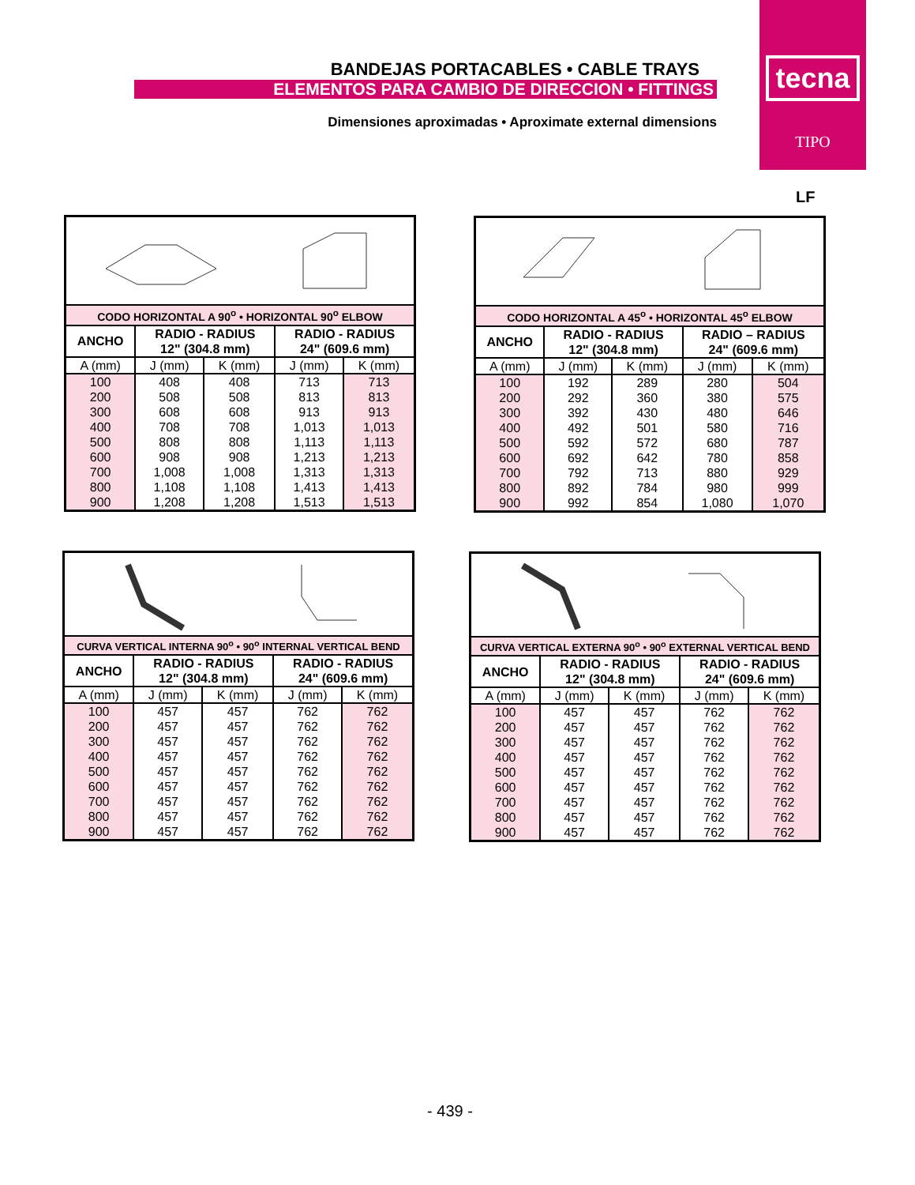BANDEJAS PORTACABLES • CABLE TRAYS
ELEMENTOS PARA CAMBIO DE DIRECCION • FITTINGS
Dimensiones aproximadas • Aproximate external dimensions
tecna
TIPO
LF
CODO HORIZONTAL A 90<sup>o</sup> • HORIZONTAL 90<sup>o</sup> ELBOW
| ANCHO | RADIO - RADIUS 12" (304.8 mm) | | RADIO - RADIUS 24" (609.6 mm) | |
| --- | --- | --- | --- | --- |
| A (mm) | J (mm) | K (mm) | J (mm) | K (mm) |
| 100 | 408 | 408 | 713 | 713 |
| 200 | 508 | 508 | 813 | 813 |
| 300 | 608 | 608 | 913 | 913 |
| 400 | 708 | 708 | 1,013 | 1,013 |
| 500 | 808 | 808 | 1,113 | 1,113 |
| 600 | 908 | 908 | 1,213 | 1,213 |
| 700 | 1,008 | 1,008 | 1,313 | 1,313 |
| 800 | 1,108 | 1,108 | 1,413 | 1,413 |
| 900 | 1,208 | 1,208 | 1,513 | 1,513 |
CODO HORIZONTAL A 45<sup>o</sup> • HORIZONTAL 45<sup>o</sup> ELBOW
| ANCHO | RADIO - RADIUS 12" (304.8 mm) | | RADIO – RADIUS 24" (609.6 mm) | |
| --- | --- | --- | --- | --- |
| A (mm) | J (mm) | K (mm) | J (mm) | K (mm) |
| 100 | 192 | 289 | 280 | 504 |
| 200 | 292 | 360 | 380 | 575 |
| 300 | 392 | 430 | 480 | 646 |
| 400 | 492 | 501 | 580 | 716 |
| 500 | 592 | 572 | 680 | 787 |
| 600 | 692 | 642 | 780 | 858 |
| 700 | 792 | 713 | 880 | 929 |
| 800 | 892 | 784 | 980 | 999 |
| 900 | 992 | 854 | 1,080 | 1,070 |
CURVA VERTICAL INTERNA 90<sup>o</sup> • 90<sup>o</sup> INTERNAL VERTICAL BEND
| ANCHO | RADIO - RADIUS 12" (304.8 mm) | | RADIO - RADIUS 24" (609.6 mm) | |
| --- | --- | --- | --- | --- |
| A (mm) | J (mm) | K (mm) | J (mm) | K (mm) |
| 100 | 457 | 457 | 762 | 762 |
| 200 | 457 | 457 | 762 | 762 |
| 300 | 457 | 457 | 762 | 762 |
| 400 | 457 | 457 | 762 | 762 |
| 500 | 457 | 457 | 762 | 762 |
| 600 | 457 | 457 | 762 | 762 |
| 700 | 457 | 457 | 762 | 762 |
| 800 | 457 | 457 | 762 | 762 |
| 900 | 457 | 457 | 762 | 762 |
CURVA VERTICAL EXTERNA 90<sup>o</sup> • 90<sup>o</sup> EXTERNAL VERTICAL BEND
| ANCHO | RADIO - RADIUS 12" (304.8 mm) | | RADIO - RADIUS 24" (609.6 mm) | |
| --- | --- | --- | --- | --- |
| A (mm) | J (mm) | K (mm) | J (mm) | K (mm) |
| 100 | 457 | 457 | 762 | 762 |
| 200 | 457 | 457 | 762 | 762 |
| 300 | 457 | 457 | 762 | 762 |
| 400 | 457 | 457 | 762 | 762 |
| 500 | 457 | 457 | 762 | 762 |
| 600 | 457 | 457 | 762 | 762 |
| 700 | 457 | 457 | 762 | 762 |
| 800 | 457 | 457 | 762 | 762 |
| 900 | 457 | 457 | 762 | 762 |
- 439 -